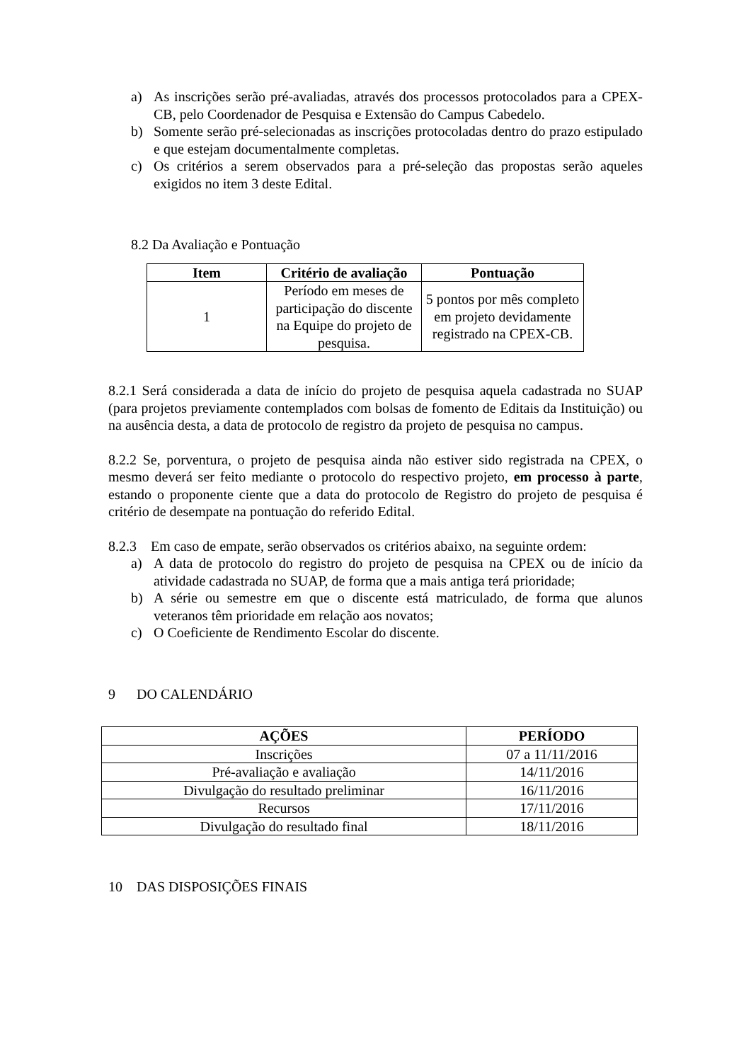a) As inscrições serão pré-avaliadas, através dos processos protocolados para a CPEX-CB, pelo Coordenador de Pesquisa e Extensão do Campus Cabedelo.
b) Somente serão pré-selecionadas as inscrições protocoladas dentro do prazo estipulado e que estejam documentalmente completas.
c) Os critérios a serem observados para a pré-seleção das propostas serão aqueles exigidos no item 3 deste Edital.
8.2 Da Avaliação e Pontuação
| Item | Critério de avaliação | Pontuação |
| --- | --- | --- |
| 1 | Período em meses de participação do discente na Equipe do projeto de pesquisa. | 5 pontos por mês completo em projeto devidamente registrado na CPEX-CB. |
8.2.1 Será considerada a data de início do projeto de pesquisa aquela cadastrada no SUAP (para projetos previamente contemplados com bolsas de fomento de Editais da Instituição) ou na ausência desta, a data de protocolo de registro da projeto de pesquisa no campus.
8.2.2 Se, porventura, o projeto de pesquisa ainda não estiver sido registrada na CPEX, o mesmo deverá ser feito mediante o protocolo do respectivo projeto, em processo à parte, estando o proponente ciente que a data do protocolo de Registro do projeto de pesquisa é critério de desempate na pontuação do referido Edital.
8.2.3 Em caso de empate, serão observados os critérios abaixo, na seguinte ordem:
a) A data de protocolo do registro do projeto de pesquisa na CPEX ou de início da atividade cadastrada no SUAP, de forma que a mais antiga terá prioridade;
b) A série ou semestre em que o discente está matriculado, de forma que alunos veteranos têm prioridade em relação aos novatos;
c) O Coeficiente de Rendimento Escolar do discente.
9 DO CALENDÁRIO
| AÇÕES | PERÍODO |
| --- | --- |
| Inscrições | 07 a 11/11/2016 |
| Pré-avaliação e avaliação | 14/11/2016 |
| Divulgação do resultado preliminar | 16/11/2016 |
| Recursos | 17/11/2016 |
| Divulgação do resultado final | 18/11/2016 |
10 DAS DISPOSIÇÕES FINAIS